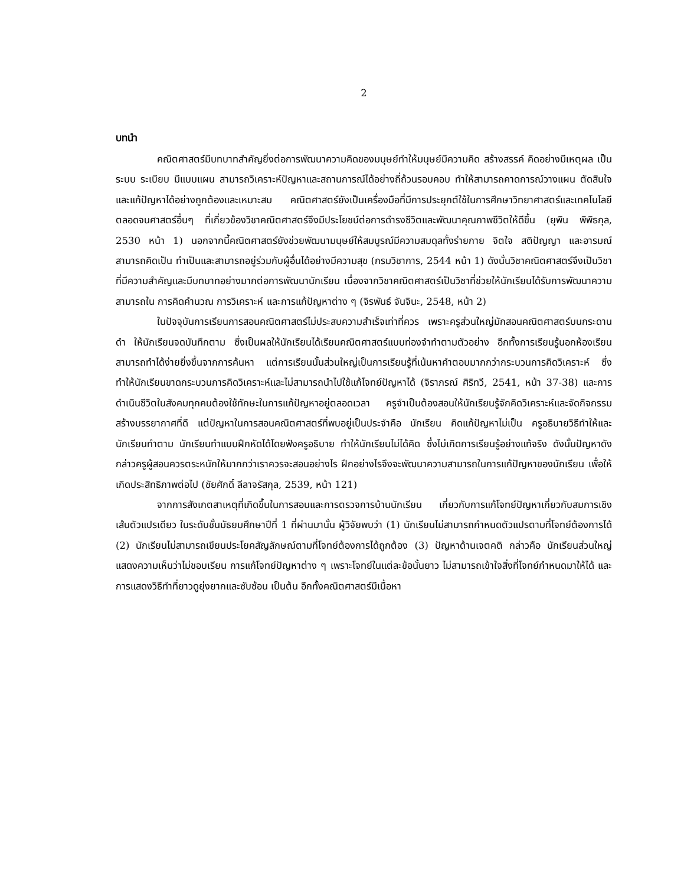2
บทนำ
คณิตศาสตร์มีบทบาทสำคัญยิ่งต่อการพัฒนาความคิดของมนุษย์ทำให้มนุษย์มีความคิด สร้างสรรค์ คิดอย่างมีเหตุผล เป็นระบบ ระเบียบ มีแบบแผน สามารถวิเคราะห์ปัญหาและสถานการณ์ได้อย่างถี่ถ้วนรอบคอบ ทำให้สามารถคาดการณ์วางแผน ตัดสินใจและแก้ปัญหาได้อย่างถูกต้องและเหมาะสม คณิตศาสตร์ยังเป็นเครื่องมือที่มีการประยุกต์ใช้ในการศึกษาวิทยาศาสตร์และเทคโนโลยี ตลอดจนศาสตร์อื่นๆ ที่เกี่ยวข้องวิชาคณิตศาสตร์จึงมีประโยชน์ต่อการดำรงชีวิตและพัฒนาคุณภาพชีวิตให้ดีขึ้น (ยุพิน พิพิธกุล, 2530 หน้า 1) นอกจากนี้คณิตศาสตร์ยังช่วยพัฒนามนุษย์ให้สมบูรณ์มีความสมดุลทั้งร่ายกาย จิตใจ สติปัญญา และอารมณ์ สามารถคิดเป็น ทำเป็นและสามารถอยู่ร่วมกับผู้อื่นได้อย่างมีความสุข (กรมวิชาการ, 2544 หน้า 1) ดังนั้นวิชาคณิตศาสตร์จึงเป็นวิชาที่มีความสำคัญและมีบทบาทอย่างมากต่อการพัฒนานักเรียน เนื่องจากวิชาคณิตศาสตร์เป็นวิชาที่ช่วยให้นักเรียนได้รับการพัฒนาความสามารถใน การคิดคำนวณ การวิเคราะห์ และการแก้ปัญหาต่าง ๆ (จิรพันธ์ จันจินะ, 2548, หน้า 2)
ในปัจจุบันการเรียนการสอนคณิตศาสตร์ไม่ประสบความสำเร็จเท่าที่ควร เพราะครูส่วนใหญ่มักสอนคณิตศาสตร์บนกระดานดำ ให้นักเรียนจดบันทึกตาม ซึ่งเป็นผลให้นักเรียนได้เรียนคณิตศาสตร์แบบท่องจำทำตามตัวอย่าง อีกทั้งการเรียนรู้นอกห้องเรียน สามารถทำได้ง่ายยิ่งขึ้นจากการค้นหา แต่การเรียนนั้นส่วนใหญ่เป็นการเรียนรู้ที่เน้นหาคำตอบมากกว่ากระบวนการคิดวิเคราะห์ ซึ่งทำให้นักเรียนขาดกระบวนการคิดวิเคราะห์และไม่สามารถนำไปใช้แก้โจทย์ปัญหาได้ (จิราภรณ์ ศิริทวี, 2541, หน้า 37-38) และการดำเนินชีวิตในสังคมทุกคนต้องใช้ทักษะในการแก้ปัญหาอยู่ตลอดเวลา ครูจำเป็นต้องสอนให้นักเรียนรู้จักคิดวิเคราะห์และจัดกิจกรรมสร้างบรรยากาศที่ดี แต่ปัญหาในการสอนคณิตศาสตร์ที่พบอยู่เป็นประจำคือ นักเรียน คิดแก้ปัญหาไม่เป็น ครูอธิบายวิธีทำให้และนักเรียนทำตาม นักเรียนทำแบบฝึกหัดได้โดยฟังครูอธิบาย ทำให้นักเรียนไม่ได้คิด ซึ่งไม่เกิดการเรียนรู้อย่างแท้จริง ดังนั้นปัญหาดังกล่าวครูผู้สอนควรตระหนักให้มากกว่าเราควรจะสอนอย่างไร ฝึกอย่างไรจึงจะพัฒนาความสามารถในการแก้ปัญหาของนักเรียน เพื่อให้เกิดประสิทธิภาพต่อไป (ชัยศักดิ์ ลีลาจรัสกุล, 2539, หน้า 121)
จากการสังเกตสาเหตุที่เกิดขึ้นในการสอนและการตรวจการบ้านนักเรียน เกี่ยวกับการแก้โจทย์ปัญหาเกี่ยวกับสมการเชิงเส้นตัวแปรเดียว ในระดับชั้นมัธยมศึกษาปีที่ 1 ที่ผ่านมานั้น ผู้วิจัยพบว่า (1) นักเรียนไม่สามารถกำหนดตัวแปรตามที่โจทย์ต้องการได้ (2) นักเรียนไม่สามารถเขียนประโยคสัญลักษณ์ตามที่โจทย์ต้องการได้ถูกต้อง (3) ปัญหาด้านเจตคติ กล่าวคือ นักเรียนส่วนใหญ่แสดงความเห็นว่าไม่ชอบเรียน การแก้โจทย์ปัญหาต่าง ๆ เพราะโจทย์ในแต่ละข้อนั้นยาว ไม่สามารถเข้าใจสิ่งที่โจทย์กำหนดมาให้ได้ และการแสดงวิธีทำที่ยาวดูยุ่งยากและซับซ้อน เป็นต้น อีกทั้งคณิตศาสตร์มีเนื้อหา